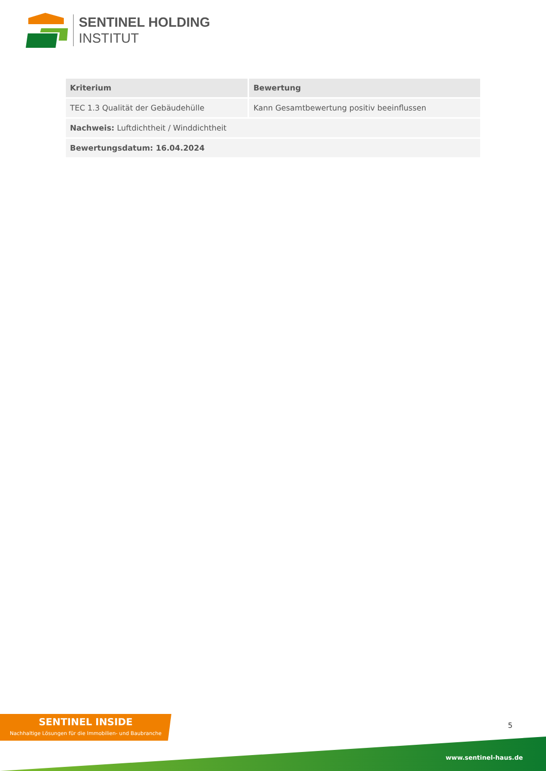SENTINEL HOLDING
INSTITUT
| Kriterium | Bewertung |
| --- | --- |
| TEC 1.3 Qualität der Gebäudehülle | Kann Gesamtbewertung positiv beeinflussen |
| Nachweis: Luftdichtheit / Winddichtheit | |
| Bewertungsdatum: 16.04.2024 | |
SENTINEL INSIDE
Nachhaltige Lösungen für die Immobilien- und Baubranche
5
www.sentinel-haus.de